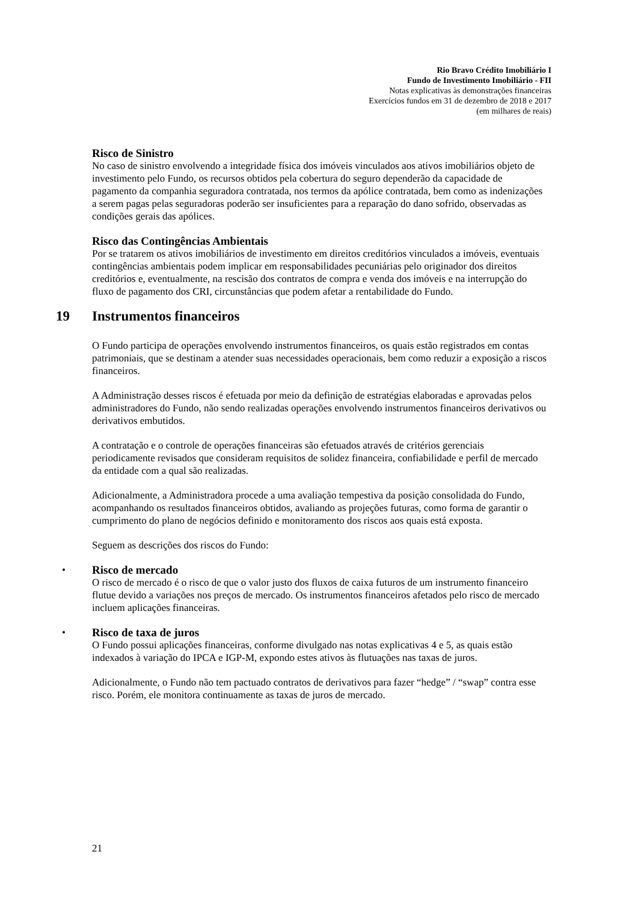Rio Bravo Crédito Imobiliário I
Fundo de Investimento Imobiliário - FII
Notas explicativas às demonstrações financeiras
Exercícios fundos em 31 de dezembro de 2018 e 2017
(em milhares de reais)
Risco de Sinistro
No caso de sinistro envolvendo a integridade física dos imóveis vinculados aos ativos imobiliários objeto de investimento pelo Fundo, os recursos obtidos pela cobertura do seguro dependerão da capacidade de pagamento da companhia seguradora contratada, nos termos da apólice contratada, bem como as indenizações a serem pagas pelas seguradoras poderão ser insuficientes para a reparação do dano sofrido, observadas as condições gerais das apólices.
Risco das Contingências Ambientais
Por se tratarem os ativos imobiliários de investimento em direitos creditórios vinculados a imóveis, eventuais contingências ambientais podem implicar em responsabilidades pecuniárias pelo originador dos direitos creditórios e, eventualmente, na rescisão dos contratos de compra e venda dos imóveis e na interrupção do fluxo de pagamento dos CRI, circunstâncias que podem afetar a rentabilidade do Fundo.
19 Instrumentos financeiros
O Fundo participa de operações envolvendo instrumentos financeiros, os quais estão registrados em contas patrimoniais, que se destinam a atender suas necessidades operacionais, bem como reduzir a exposição a riscos financeiros.
A Administração desses riscos é efetuada por meio da definição de estratégias elaboradas e aprovadas pelos administradores do Fundo, não sendo realizadas operações envolvendo instrumentos financeiros derivativos ou derivativos embutidos.
A contratação e o controle de operações financeiras são efetuados através de critérios gerenciais periodicamente revisados que consideram requisitos de solidez financeira, confiabilidade e perfil de mercado da entidade com a qual são realizadas.
Adicionalmente, a Administradora procede a uma avaliação tempestiva da posição consolidada do Fundo, acompanhando os resultados financeiros obtidos, avaliando as projeções futuras, como forma de garantir o cumprimento do plano de negócios definido e monitoramento dos riscos aos quais está exposta.
Seguem as descrições dos riscos do Fundo:
•
Risco de mercado
O risco de mercado é o risco de que o valor justo dos fluxos de caixa futuros de um instrumento financeiro flutue devido a variações nos preços de mercado. Os instrumentos financeiros afetados pelo risco de mercado incluem aplicações financeiras.
•
Risco de taxa de juros
O Fundo possui aplicações financeiras, conforme divulgado nas notas explicativas 4 e 5, as quais estão indexados à variação do IPCA e IGP-M, expondo estes ativos às flutuações nas taxas de juros.
Adicionalmente, o Fundo não tem pactuado contratos de derivativos para fazer “hedge” / “swap” contra esse risco. Porém, ele monitora continuamente as taxas de juros de mercado.
21